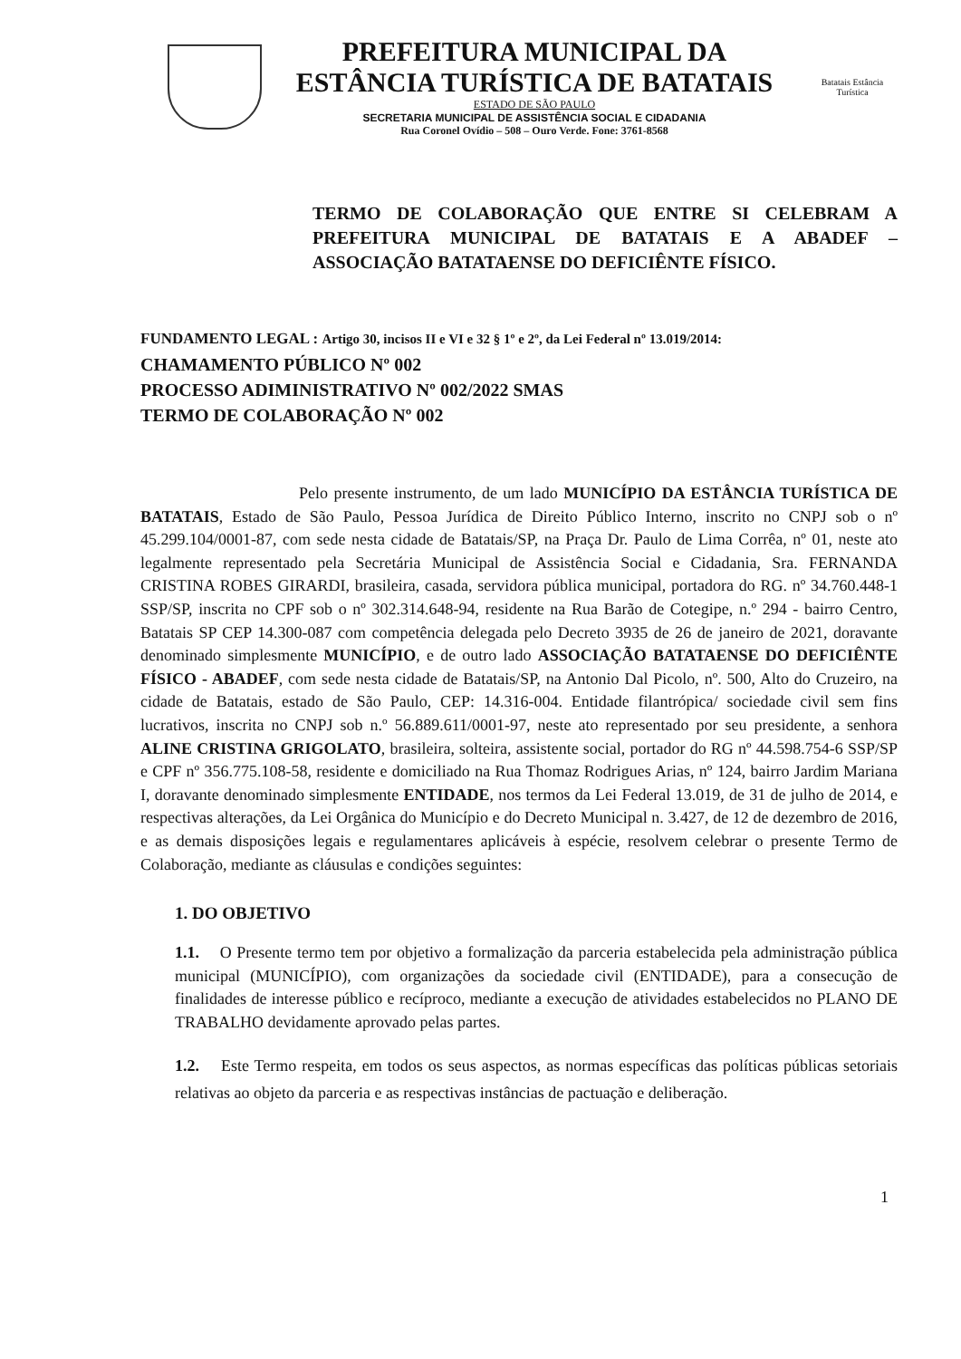PREFEITURA MUNICIPAL DA
ESTÂNCIA TURÍSTICA DE BATATAIS
ESTADO DE SÃO PAULO
SECRETARIA MUNICIPAL DE ASSISTÊNCIA SOCIAL E CIDADANIA
Rua Coronel Ovídio – 508 – Ouro Verde. Fone: 3761-8568
Batatais Estância Turística
TERMO DE COLABORAÇÃO QUE ENTRE SI CELEBRAM A PREFEITURA MUNICIPAL DE BATATAIS E A ABADEF – ASSOCIAÇÃO BATATAENSE DO DEFICIÊNTE FÍSICO.
FUNDAMENTO LEGAL : Artigo 30, incisos II e VI e 32 § 1º e 2º, da Lei Federal nº 13.019/2014:
CHAMAMENTO PÚBLICO Nº 002
PROCESSO ADIMINISTRATIVO Nº 002/2022 SMAS
TERMO DE COLABORAÇÃO Nº 002
Pelo presente instrumento, de um lado MUNICÍPIO DA ESTÂNCIA TURÍSTICA DE BATATAIS, Estado de São Paulo, Pessoa Jurídica de Direito Público Interno, inscrito no CNPJ sob o nº 45.299.104/0001-87, com sede nesta cidade de Batatais/SP, na Praça Dr. Paulo de Lima Corrêa, nº 01, neste ato legalmente representado pela Secretária Municipal de Assistência Social e Cidadania, Sra. FERNANDA CRISTINA ROBES GIRARDI, brasileira, casada, servidora pública municipal, portadora do RG. nº 34.760.448-1 SSP/SP, inscrita no CPF sob o nº 302.314.648-94, residente na Rua Barão de Cotegipe, n.º 294 - bairro Centro, Batatais SP CEP 14.300-087 com competência delegada pelo Decreto 3935 de 26 de janeiro de 2021, doravante denominado simplesmente MUNICÍPIO, e de outro lado ASSOCIAÇÃO BATATAENSE DO DEFICIÊNTE FÍSICO - ABADEF, com sede nesta cidade de Batatais/SP, na Antonio Dal Picolo, nº. 500, Alto do Cruzeiro, na cidade de Batatais, estado de São Paulo, CEP: 14.316-004. Entidade filantrópica/ sociedade civil sem fins lucrativos, inscrita no CNPJ sob n.º 56.889.611/0001-97, neste ato representado por seu presidente, a senhora ALINE CRISTINA GRIGOLATO, brasileira, solteira, assistente social, portador do RG nº 44.598.754-6 SSP/SP e CPF nº 356.775.108-58, residente e domiciliado na Rua Thomaz Rodrigues Arias, nº 124, bairro Jardim Mariana I, doravante denominado simplesmente ENTIDADE, nos termos da Lei Federal 13.019, de 31 de julho de 2014, e respectivas alterações, da Lei Orgânica do Município e do Decreto Municipal n. 3.427, de 12 de dezembro de 2016, e as demais disposições legais e regulamentares aplicáveis à espécie, resolvem celebrar o presente Termo de Colaboração, mediante as cláusulas e condições seguintes:
1. DO OBJETIVO
1.1. O Presente termo tem por objetivo a formalização da parceria estabelecida pela administração pública municipal (MUNICÍPIO), com organizações da sociedade civil (ENTIDADE), para a consecução de finalidades de interesse público e recíproco, mediante a execução de atividades estabelecidos no PLANO DE TRABALHO devidamente aprovado pelas partes.
1.2. Este Termo respeita, em todos os seus aspectos, as normas específicas das políticas públicas setoriais relativas ao objeto da parceria e as respectivas instâncias de pactuação e deliberação.
1